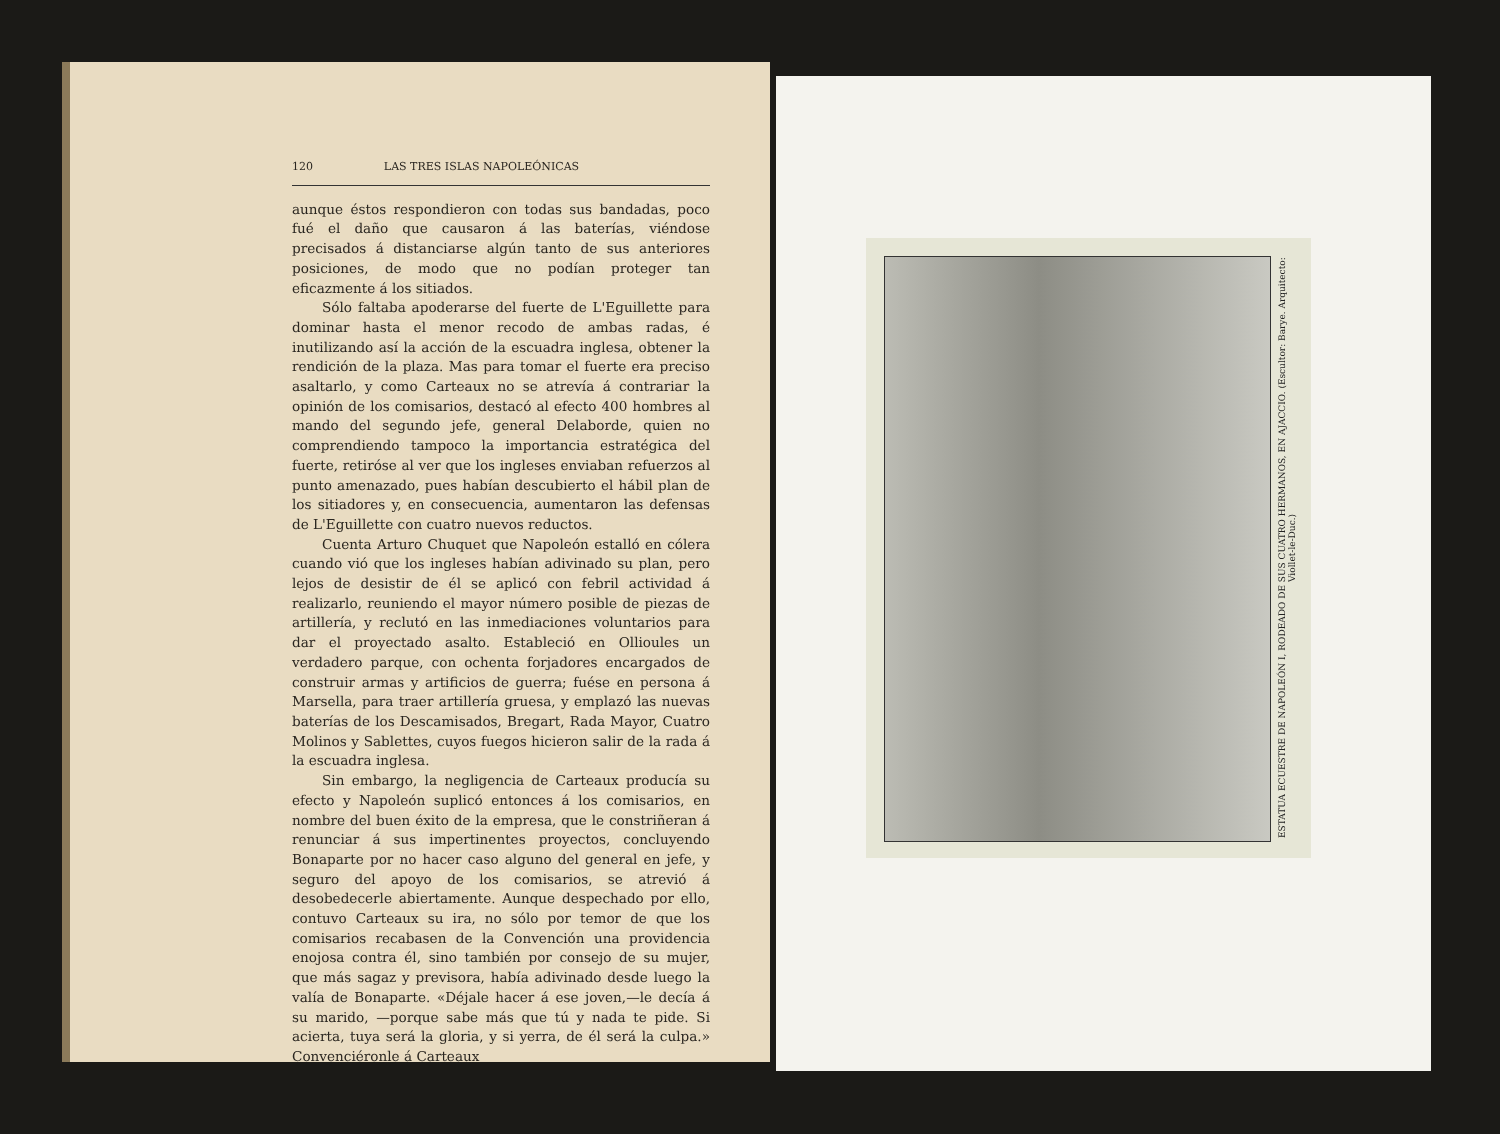120 LAS TRES ISLAS NAPOLEÓNICAS
aunque éstos respondieron con todas sus bandadas, poco fué el daño que causaron á las baterías, viéndose precisados á distanciarse algún tanto de sus anteriores posiciones, de modo que no podían proteger tan eficazmente á los sitiados.
Sólo faltaba apoderarse del fuerte de L'Eguillette para dominar hasta el menor recodo de ambas radas, é inutilizando así la acción de la escuadra inglesa, obtener la rendición de la plaza. Mas para tomar el fuerte era preciso asaltarlo, y como Carteaux no se atrevía á contrariar la opinión de los comisarios, destacó al efecto 400 hombres al mando del segundo jefe, general Delaborde, quien no comprendiendo tampoco la importancia estratégica del fuerte, retiróse al ver que los ingleses enviaban refuerzos al punto amenazado, pues habían descubierto el hábil plan de los sitiadores y, en consecuencia, aumentaron las defensas de L'Eguillette con cuatro nuevos reductos.
Cuenta Arturo Chuquet que Napoleón estalló en cólera cuando vió que los ingleses habían adivinado su plan, pero lejos de desistir de él se aplicó con febril actividad á realizarlo, reuniendo el mayor número posible de piezas de artillería, y reclutó en las inmediaciones voluntarios para dar el proyectado asalto. Estableció en Ollioules un verdadero parque, con ochenta forjadores encargados de construir armas y artificios de guerra; fuése en persona á Marsella, para traer artillería gruesa, y emplazó las nuevas baterías de los Descamisados, Bregart, Rada Mayor, Cuatro Molinos y Sablettes, cuyos fuegos hicieron salir de la rada á la escuadra inglesa.
Sin embargo, la negligencia de Carteaux producía su efecto y Napoleón suplicó entonces á los comisarios, en nombre del buen éxito de la empresa, que le constriñeran á renunciar á sus impertinentes proyectos, concluyendo Bonaparte por no hacer caso alguno del general en jefe, y seguro del apoyo de los comisarios, se atrevió á desobedecerle abiertamente. Aunque despechado por ello, contuvo Carteaux su ira, no sólo por temor de que los comisarios recabasen de la Convención una providencia enojosa contra él, sino también por consejo de su mujer, que más sagaz y previsora, había adivinado desde luego la valía de Bonaparte. «Déjale hacer á ese joven,—le decía á su marido, —porque sabe más que tú y nada te pide. Si acierta, tuya será la gloria, y si yerra, de él será la culpa.» Convenciéronle á Carteaux
ESTATUA ECUESTRE DE NAPOLEÓN I, RODEADO DE SUS CUATRO HERMANOS, EN AJACCIO. (Escultor: Barye. Arquitecto: Viollet-le-Duc.)